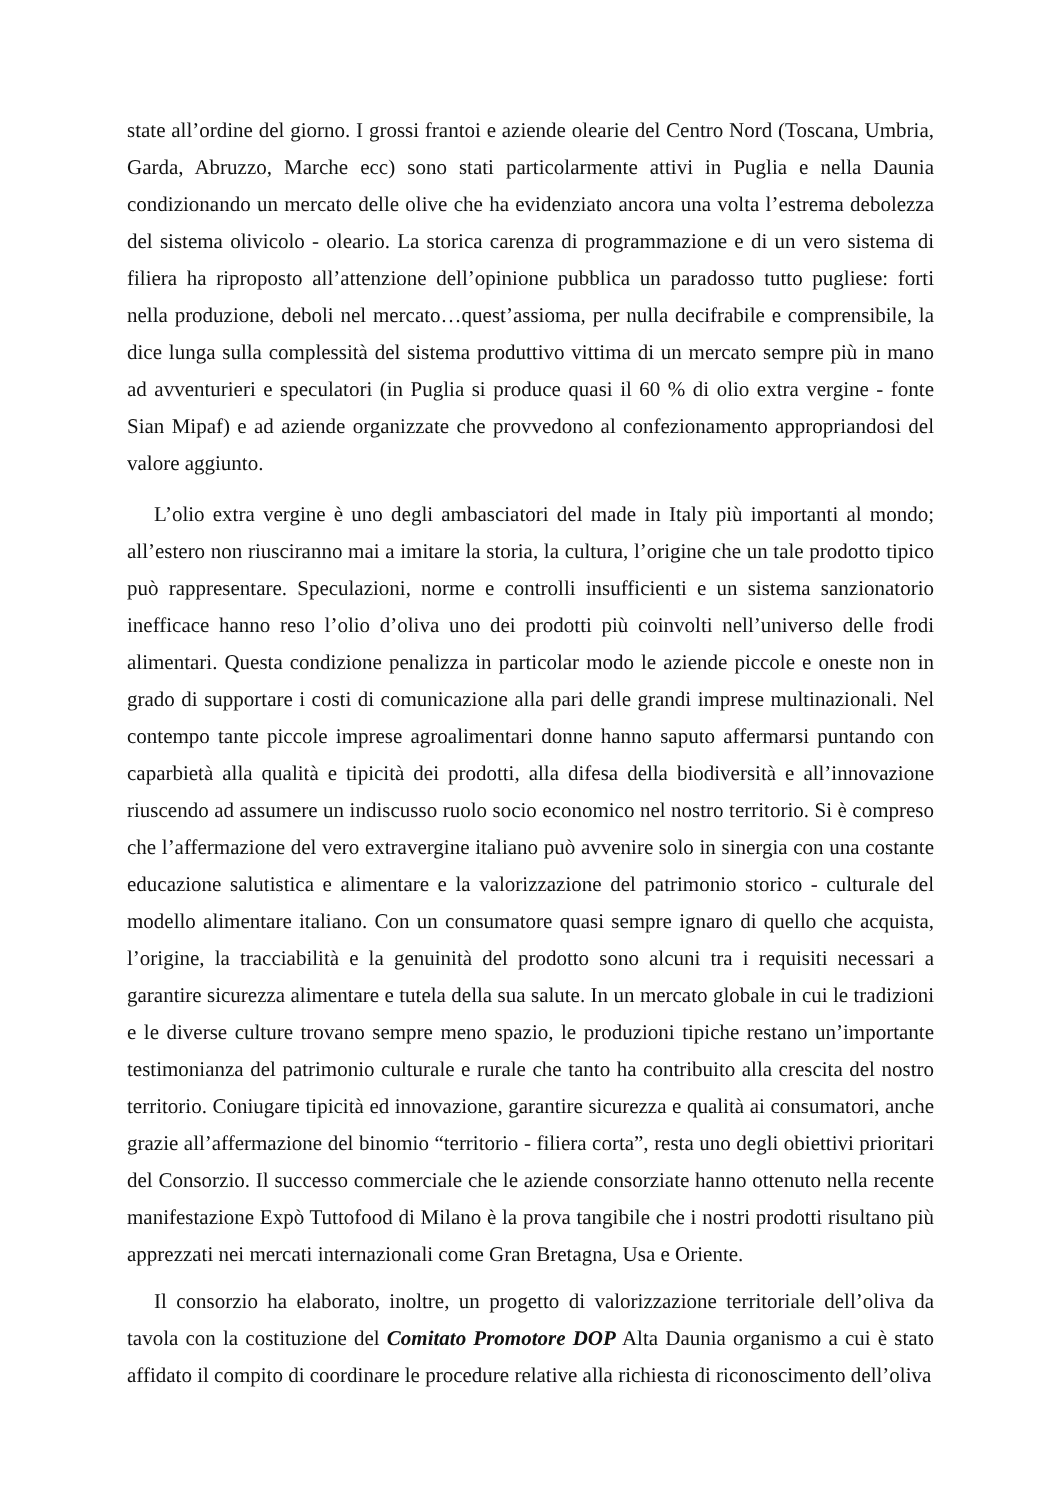state all’ordine del giorno. I grossi frantoi e aziende olearie del Centro Nord (Toscana, Umbria, Garda, Abruzzo, Marche ecc) sono stati particolarmente attivi in Puglia e nella Daunia condizionando un mercato delle olive che ha evidenziato ancora una volta l’estrema debolezza del sistema olivicolo - oleario. La storica carenza di programmazione e di un vero sistema di filiera ha riproposto all’attenzione dell’opinione pubblica un paradosso tutto pugliese: forti nella produzione, deboli nel mercato…quest’assioma, per nulla decifrabile e comprensibile, la dice lunga sulla complessità del sistema produttivo vittima di un mercato sempre più in mano ad avventurieri e speculatori (in Puglia si produce quasi il 60 % di olio extra vergine - fonte Sian Mipaf) e ad aziende organizzate che provvedono al confezionamento appropriandosi del valore aggiunto.
L’olio extra vergine è uno degli ambasciatori del made in Italy più importanti al mondo; all’estero non riusciranno mai a imitare la storia, la cultura, l’origine che un tale prodotto tipico può rappresentare. Speculazioni, norme e controlli insufficienti e un sistema sanzionatorio inefficace hanno reso l’olio d’oliva uno dei prodotti più coinvolti nell’universo delle frodi alimentari. Questa condizione penalizza in particolar modo le aziende piccole e oneste non in grado di supportare i costi di comunicazione alla pari delle grandi imprese multinazionali. Nel contempo tante piccole imprese agroalimentari donne hanno saputo affermarsi puntando con caparbietà alla qualità e tipicità dei prodotti, alla difesa della biodiversità e all’innovazione riuscendo ad assumere un indiscusso ruolo socio economico nel nostro territorio. Si è compreso che l’affermazione del vero extravergine italiano può avvenire solo in sinergia con una costante educazione salutistica e alimentare e la valorizzazione del patrimonio storico - culturale del modello alimentare italiano. Con un consumatore quasi sempre ignaro di quello che acquista, l’origine, la tracciabilità e la genuinità del prodotto sono alcuni tra i requisiti necessari a garantire sicurezza alimentare e tutela della sua salute. In un mercato globale in cui le tradizioni e le diverse culture trovano sempre meno spazio, le produzioni tipiche restano un’importante testimonianza del patrimonio culturale e rurale che tanto ha contribuito alla crescita del nostro territorio. Coniugare tipicità ed innovazione, garantire sicurezza e qualità ai consumatori, anche grazie all’affermazione del binomio “territorio - filiera corta”, resta uno degli obiettivi prioritari del Consorzio. Il successo commerciale che le aziende consorziate hanno ottenuto nella recente manifestazione Expò Tuttofood di Milano è la prova tangibile che i nostri prodotti risultano più apprezzati nei mercati internazionali come Gran Bretagna, Usa e Oriente.
Il consorzio ha elaborato, inoltre, un progetto di valorizzazione territoriale dell’oliva da tavola con la costituzione del Comitato Promotore DOP Alta Daunia organismo a cui è stato affidato il compito di coordinare le procedure relative alla richiesta di riconoscimento dell’oliva